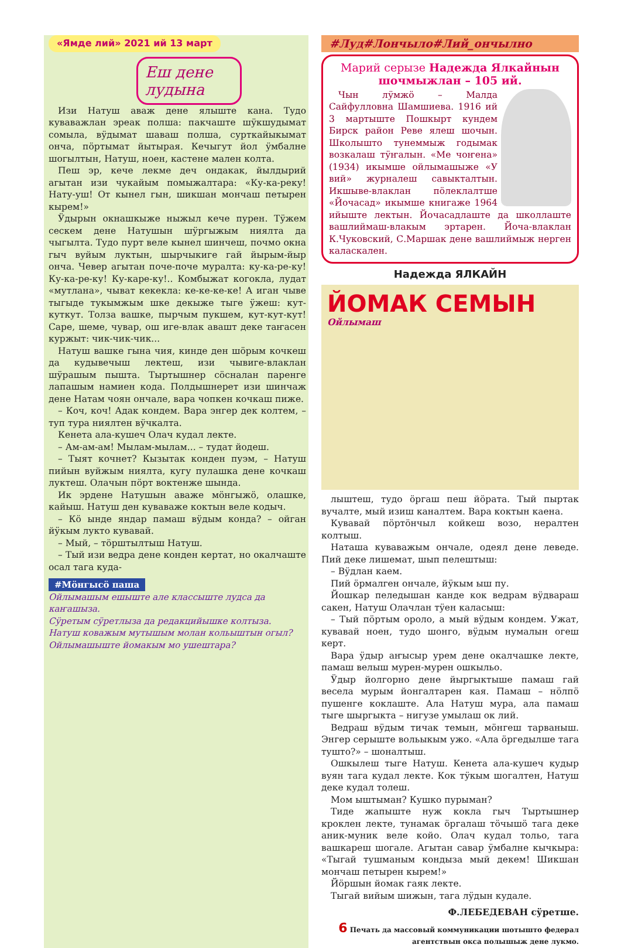«Ямде лий» 2021 ий 13 март
Еш дене лудына
Изи Натуш аваж дене ялыште кана. Тудо куваважлан эреак полша: пакчаште шӱкшудымат сомыла, вӱдымат шаваш полша, сурткайыкымат онча, пӧртымат йытырая. Кечыгут йол ӱмбалне шогылтын, Натуш, ноен, кастене мален колта.
Пеш эр, кече лекме деч ондакак, йылдырий агытан изи чукайым помыжалтара: «Ку-ка-реку! Нату-уш! От кынел гын, шикшан мончаш петырен кырем!»
Ӱдырын окнашкыже ныжыл кече пурен. Тӱжем сескем дене Натушын шӱргыжым ниялта да чыгылта. Тудо пурт веле кынел шинчеш, почмо окна гыч вуйым луктын, шырчыкиге гай йырым-йыр онча. Чевер агытан поче-поче муралта: ку-ка-ре-ку! Ку-ка-ре-ку! Ку-каре-ку!.. Комбыжат когокла, лудат «мутлана», чыват кекекла: ке-ке-ке-ке! А иган чыве тыгыде тукымжым шке декыже тыге ӱжеш: кут-куткут. Толза вашке, пырчым пукшем, кут-кут-кут! Саре, шеме, чувар, ош иге-влак авашт деке таҥасен куржыт: чик-чик-чик...
Натуш вашке гына чия, кинде ден шӧрым кочкеш да кудывечыш лектеш, изи чывиге-влаклан шӱрашым пышта. Тыртышнер сӧсналан паренге лапашым намиен кода. Полдышнерет изи шинчаж дене Натам чоян ончале, вара чопкен кочкаш пиже.
– Коч, коч! Адак кондем. Вара энгер дек колтем, – туп тура ниялтен вӱчкалта.
Кенета ала-кушеч Олач кудал лекте.
– Ам-ам-ам! Мылам-мылам... – тудат йодеш.
– Тыят кочнет? Кызытак конден пуэм, – Натуш пийын вуйжым ниялта, кугу пулашка дене кочкаш луктеш. Олачын пӧрт воктенже шында.
Ик эрдене Натушын аваже мӧнгыжӧ, олашке, кайыш. Натуш ден куваваже коктын веле кодыч.
– Кӧ ынде яндар памаш вӱдым конда? – ойган йӱкым лукто кувавай.
– Мый, – тӧрштылтыш Натуш.
– Тый изи ведра дене конден кертат, но окалчаште осал тага куда-
#Мӧнгысӧ паша
Ойлымашым ешыште але классыште лудса да каҥашыза.
Сӱретым сӱретлыза да редакцийышке колтыза.
Натуш коважым мутышым молан кольыштын огыл?
Ойлымашыште йомакым мо ушештара?
#Луд#Лончыло#Лий_ончылно
Марий серызе Надежда Ялкайнын шочмыжлан – 105 ий.
Чын лӱмжӧ – Малда Сайфулловна Шамшиева. 1916 ий 3 мартыште Пошкырт кундем Бирск район Реве ялеш шочын. Школышто тунеммыж годымак возкалаш тӱҥалын. «Ме чоҥена» (1934) икымше ойлымашыже «У вий» журналеш савыкталтын. Икшыве-влаклан пӧлеклалтше «Йочасад» икымше книгаже 1964 ийыште лектын. Йочасадлаште да школлаште вашлиймаш-влакым эртарен. Йоча-влаклан К.Чуковский, С.Маршак дене вашлиймыж нерген каласкален.
Надежда ЯЛКАЙН
ЙОМАК СЕМЫН
Ойлымаш
лыштеш, тудо ӧргаш пеш йӧрата. Тый пыртак вучалте, мый изиш каналтем. Вара коктын каена.
Кувавай пӧртӧнчыл койкеш возо, нералтен колтыш.
Наташа куваважым ончале, одеял дене леведе. Пий деке лишемат, шып пелештыш:
– Вӱдлан каем.
Пий ӧрмалген ончале, йӱкым ыш пу.
Йошкар пеледышан канде кок ведрам вӱдвараш сакен, Натуш Олачлан тӱен каласыш:
– Тый пӧртым ороло, а мый вӱдым кондем. Ужат, кувавай ноен, тудо шонго, вӱдым нумалын огеш керт.
Вара ӱдыр аҥысыр урем дене окалчашке лекте, памаш велыш мурен-мурен ошкыльо.
Ӱдыр йолгорно дене йыргыктыше памаш гай весела мурым йонгалтарен кая. Памаш – нӧлпӧ пушенге коклаште. Ала Натуш мура, ала памаш тыге шыргыкта – нигузе умылаш ок лий.
Ведраш вӱдым тичак темын, мӧнгеш тарваныш. Энгер серыште вольыкым ужо. «Ала ӧргедылше тага туштo?» – шоналтыш.
Ошкылеш тыге Натуш. Кенета ала-кушеч кудыр вуян тага кудал лекте. Кок тӱкым шогалтен, Натуш деке кудал толеш.
Мом ыштыман? Кушко пурыман?
Тиде жапыште нуж кокла гыч Тыртышнер кроклен лекте, тунамак ӧргалаш тӧчышӧ тага деке аник-муник веле койо. Олач кудал тольо, тага вашкареш шогале. Агытан савар ӱмбалне кычкыра: «Тыгай тушманым кондыза мый декем! Шикшан мончаш петырен кырем!»
Йӧршын йомак гаяк лекте.
Тыгай вийым шижын, тага лӱдын кудале.
Ф.ЛЕБЕДЕВАН сӱретше.
6 Печать да массовый коммуникации шотышто федерал агентствын окса полышыж дене лукмо.